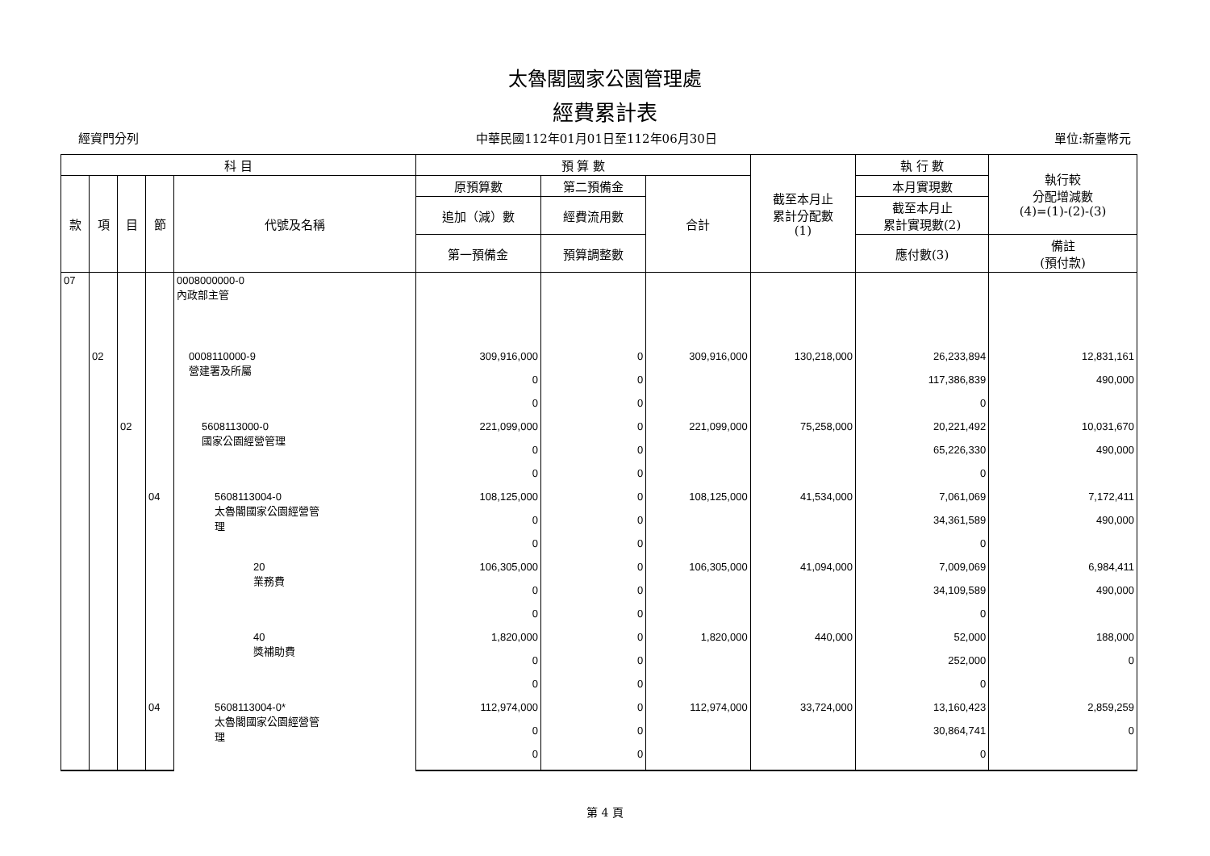太魯閣國家公園管理處
經費累計表
經資門分列 中華民國112年01月01日至112年06月30日 單位:新臺幣元
| 科 目 | | | | | 預 算 數 | | | 截至本月止 累計分配數 (1) | 執 行 數 | 執行較 分配增減數 (4)=(1)-(2)-(3) |
| --- | --- | --- | --- | --- | --- | --- | --- | --- | --- | --- |
| 款 | 項 | 目 | 節 | 代號及名稱 | 原預算數 | 第二預備金 | 合計 | | 本月實現數 | |
| | | | | | 追加（減）數 | 經費流用數 | | | 截至本月止 累計實現數(2) | |
| | | | | | 第一預備金 | 預算調整數 | | | 應付數(3) | 備註 (預付款) |
| 07 | | | | 0008000000-0 內政部主管 | | | | | | |
| | 02 | | | 0008110000-9 營建署及所屬 | 309,916,000 | 0 | 309,916,000 | 130,218,000 | 26,233,894 | 12,831,161 |
| | | | | | 0 | 0 | | | 117,386,839 | 490,000 |
| | | | | | 0 | 0 | | | 0 | |
| | | 02 | | 5608113000-0 國家公園經營管理 | 221,099,000 | 0 | 221,099,000 | 75,258,000 | 20,221,492 | 10,031,670 |
| | | | | | 0 | 0 | | | 65,226,330 | 490,000 |
| | | | | | 0 | 0 | | | 0 | |
| | | | 04 | 5608113004-0 太魯閣國家公園經營管 理 | 108,125,000 | 0 | 108,125,000 | 41,534,000 | 7,061,069 | 7,172,411 |
| | | | | | 0 | 0 | | | 34,361,589 | 490,000 |
| | | | | | 0 | 0 | | | 0 | |
| | | | | 20 業務費 | 106,305,000 | 0 | 106,305,000 | 41,094,000 | 7,009,069 | 6,984,411 |
| | | | | | 0 | 0 | | | 34,109,589 | 490,000 |
| | | | | | 0 | 0 | | | 0 | |
| | | | | 40 獎補助費 | 1,820,000 | 0 | 1,820,000 | 440,000 | 52,000 | 188,000 |
| | | | | | 0 | 0 | | | 252,000 | 0 |
| | | | | | 0 | 0 | | | 0 | |
| | | | 04 | 5608113004-0* 太魯閣國家公園經營管 理 | 112,974,000 | 0 | 112,974,000 | 33,724,000 | 13,160,423 | 2,859,259 |
| | | | | | 0 | 0 | | | 30,864,741 | 0 |
| | | | | | 0 | 0 | | | 0 | |
第 4 頁